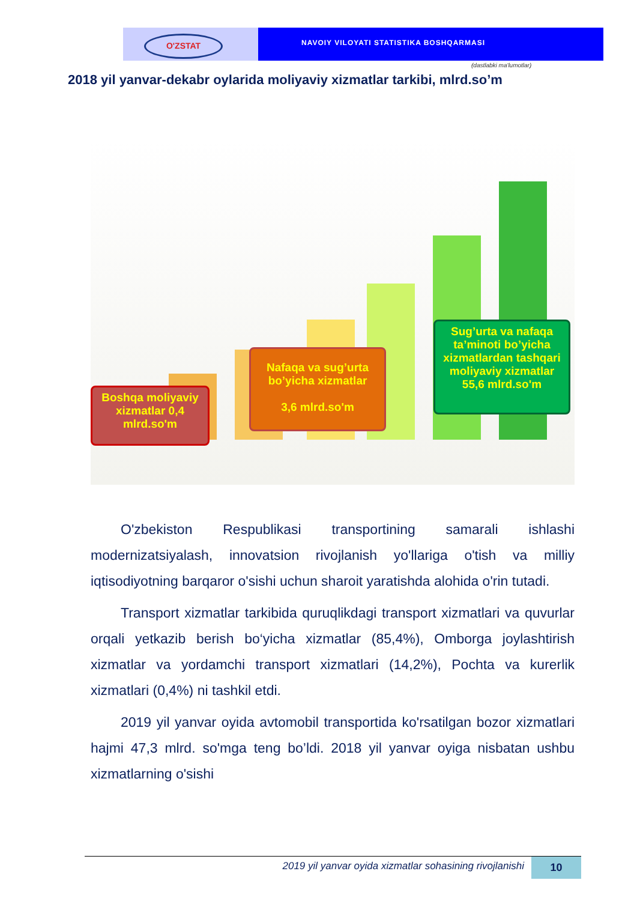O'ZSTAT
NAVOIY VILOYATI STATISTIKA BOSHQARMASI
(dastlabki ma'lumotlar)
2018 yil yanvar-dekabr oylarida moliyaviy xizmatlar tarkibi, mlrd.so’m
Boshqa moliyaviy xizmatlar 0,4 mlrd.so'm
Nafaqa va sug’urta bo’yicha xizmatlar
3,6 mlrd.so'm
Sug’urta va nafaqa ta’minoti bo’yicha xizmatlardan tashqari moliyaviy xizmatlar 55,6 mlrd.so'm
O'zbekiston Respublikasi transportining samarali ishlashi modernizatsiyalash, innovatsion rivojlanish yo'llariga o'tish va milliy iqtisodiyotning barqaror o'sishi uchun sharoit yaratishda alohida o'rin tutadi.
Transport xizmatlar tarkibida quruqlikdagi transport xizmatlari va quvurlar orqali yetkazib berish bo‘yicha xizmatlar (85,4%), Omborga joylashtirish xizmatlar va yordamchi transport xizmatlari (14,2%), Pochta va kurerlik xizmatlari (0,4%) ni tashkil etdi.
2019 yil yanvar oyida avtomobil transportida ko'rsatilgan bozor xizmatlari hajmi 47,3 mlrd. so'mga teng bo’ldi. 2018 yil yanvar oyiga nisbatan ushbu xizmatlarning o'sishi
2019 yil yanvar oyida xizmatlar sohasining rivojlanishi 10